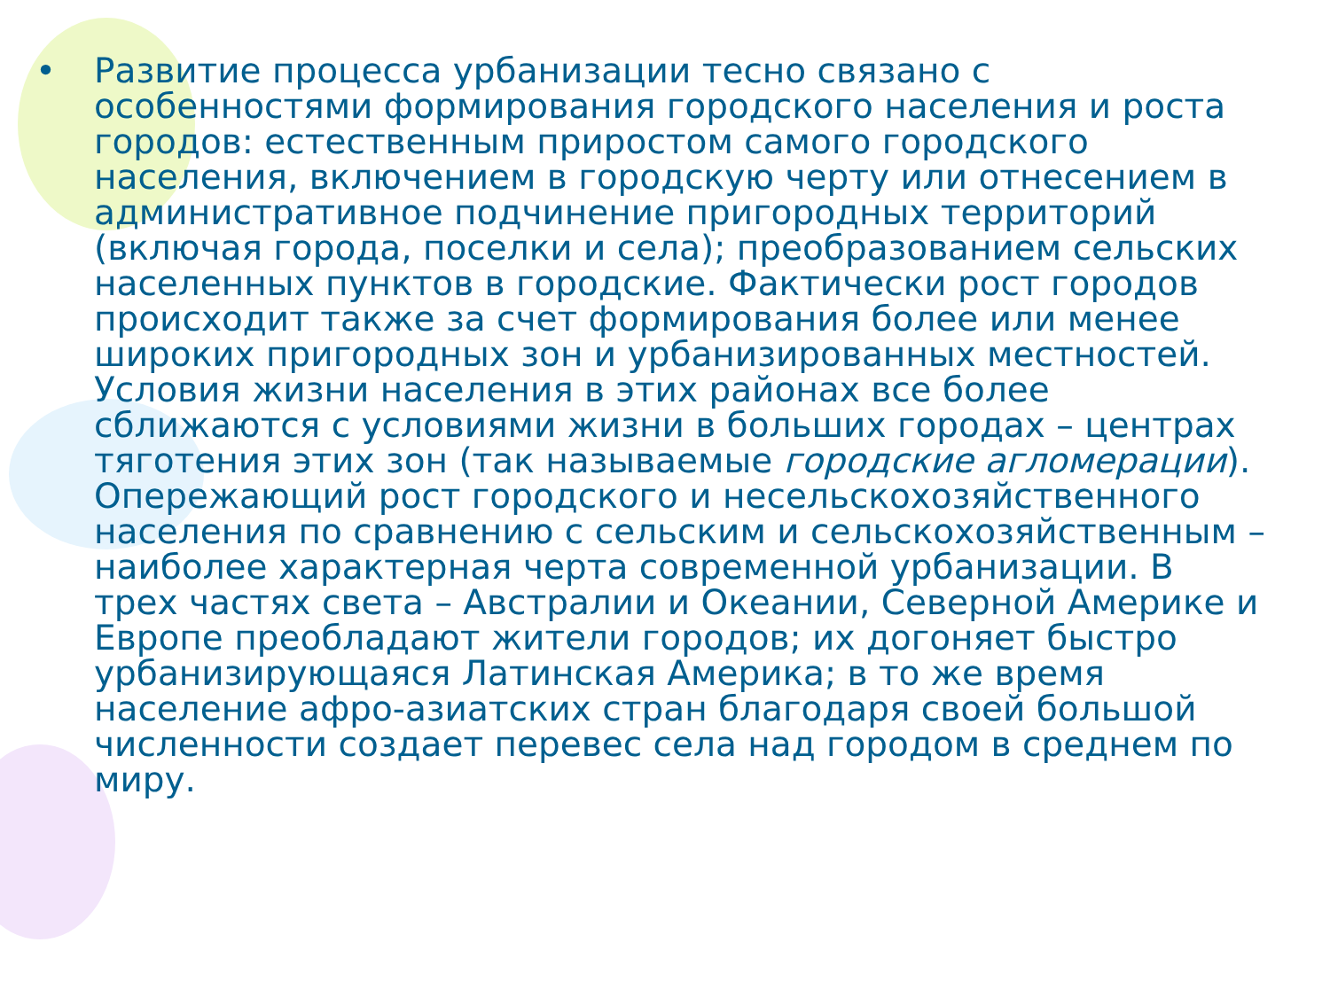• Развитие процесса урбанизации тесно связано с особенностями формирования городского населения и роста городов: естественным приростом самого городского населения, включением в городскую черту или отнесением в административное подчинение пригородных территорий (включая города, поселки и села); преобразованием сельских населенных пунктов в городские. Фактически рост городов происходит также за счет формирования более или менее широких пригородных зон и урбанизированных местностей. Условия жизни населения в этих районах все более сближаются с условиями жизни в больших городах – центрах тяготения этих зон (так называемые городские агломерации). Опережающий рост городского и несельскохозяйственного населения по сравнению с сельским и сельскохозяйственным – наиболее характерная черта современной урбанизации. В трех частях света – Австралии и Океании, Северной Америке и Европе преобладают жители городов; их догоняет быстро урбанизирующаяся Латинская Америка; в то же время население афро-азиатских стран благодаря своей большой численности создает перевес села над городом в среднем по миру.